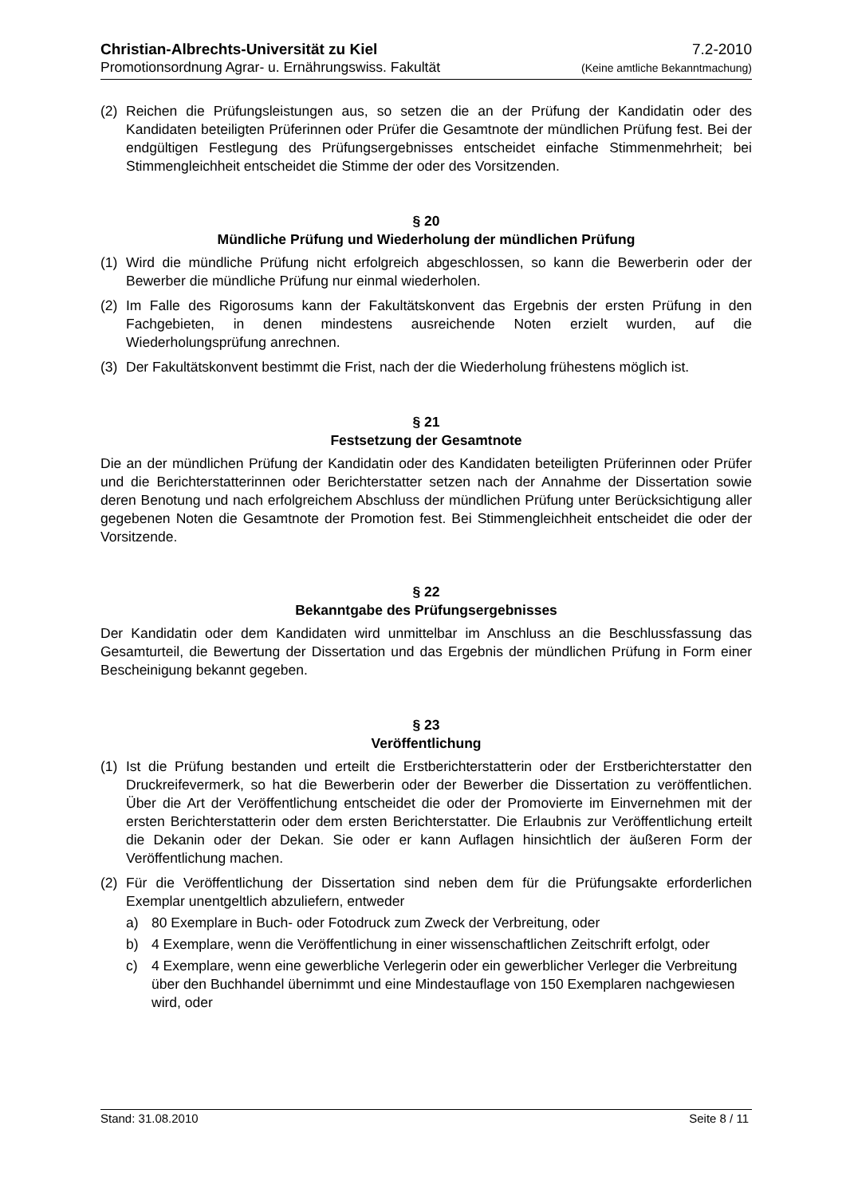Christian-Albrechts-Universität zu Kiel 7.2-2010
Promotionsordnung Agrar- u. Ernährungswiss. Fakultät (Keine amtliche Bekanntmachung)
(2) Reichen die Prüfungsleistungen aus, so setzen die an der Prüfung der Kandidatin oder des Kandidaten beteiligten Prüferinnen oder Prüfer die Gesamtnote der mündlichen Prüfung fest. Bei der endgültigen Festlegung des Prüfungsergebnisses entscheidet einfache Stimmenmehrheit; bei Stimmengleichheit entscheidet die Stimme der oder des Vorsitzenden.
§ 20
Mündliche Prüfung und Wiederholung der mündlichen Prüfung
(1) Wird die mündliche Prüfung nicht erfolgreich abgeschlossen, so kann die Bewerberin oder der Bewerber die mündliche Prüfung nur einmal wiederholen.
(2) Im Falle des Rigorosums kann der Fakultätskonvent das Ergebnis der ersten Prüfung in den Fachgebieten, in denen mindestens ausreichende Noten erzielt wurden, auf die Wiederholungsprüfung anrechnen.
(3) Der Fakultätskonvent bestimmt die Frist, nach der die Wiederholung frühestens möglich ist.
§ 21
Festsetzung der Gesamtnote
Die an der mündlichen Prüfung der Kandidatin oder des Kandidaten beteiligten Prüferinnen oder Prüfer und die Berichterstatterinnen oder Berichterstatter setzen nach der Annahme der Dissertation sowie deren Benotung und nach erfolgreichem Abschluss der mündlichen Prüfung unter Berücksichtigung aller gegebenen Noten die Gesamtnote der Promotion fest. Bei Stimmengleichheit entscheidet die oder der Vorsitzende.
§ 22
Bekanntgabe des Prüfungsergebnisses
Der Kandidatin oder dem Kandidaten wird unmittelbar im Anschluss an die Beschlussfassung das Gesamturteil, die Bewertung der Dissertation und das Ergebnis der mündlichen Prüfung in Form einer Bescheinigung bekannt gegeben.
§ 23
Veröffentlichung
(1) Ist die Prüfung bestanden und erteilt die Erstberichterstatterin oder der Erstberichterstatter den Druckreifevermerk, so hat die Bewerberin oder der Bewerber die Dissertation zu veröffentlichen. Über die Art der Veröffentlichung entscheidet die oder der Promovierte im Einvernehmen mit der ersten Berichterstatterin oder dem ersten Berichterstatter. Die Erlaubnis zur Veröffentlichung erteilt die Dekanin oder der Dekan. Sie oder er kann Auflagen hinsichtlich der äußeren Form der Veröffentlichung machen.
(2) Für die Veröffentlichung der Dissertation sind neben dem für die Prüfungsakte erforderlichen Exemplar unentgeltlich abzuliefern, entweder
a) 80 Exemplare in Buch- oder Fotodruck zum Zweck der Verbreitung, oder
b) 4 Exemplare, wenn die Veröffentlichung in einer wissenschaftlichen Zeitschrift erfolgt, oder
c) 4 Exemplare, wenn eine gewerbliche Verlegerin oder ein gewerblicher Verleger die Verbreitung über den Buchhandel übernimmt und eine Mindestauflage von 150 Exemplaren nachgewiesen wird, oder
Stand: 31.08.2010 Seite 8 / 11